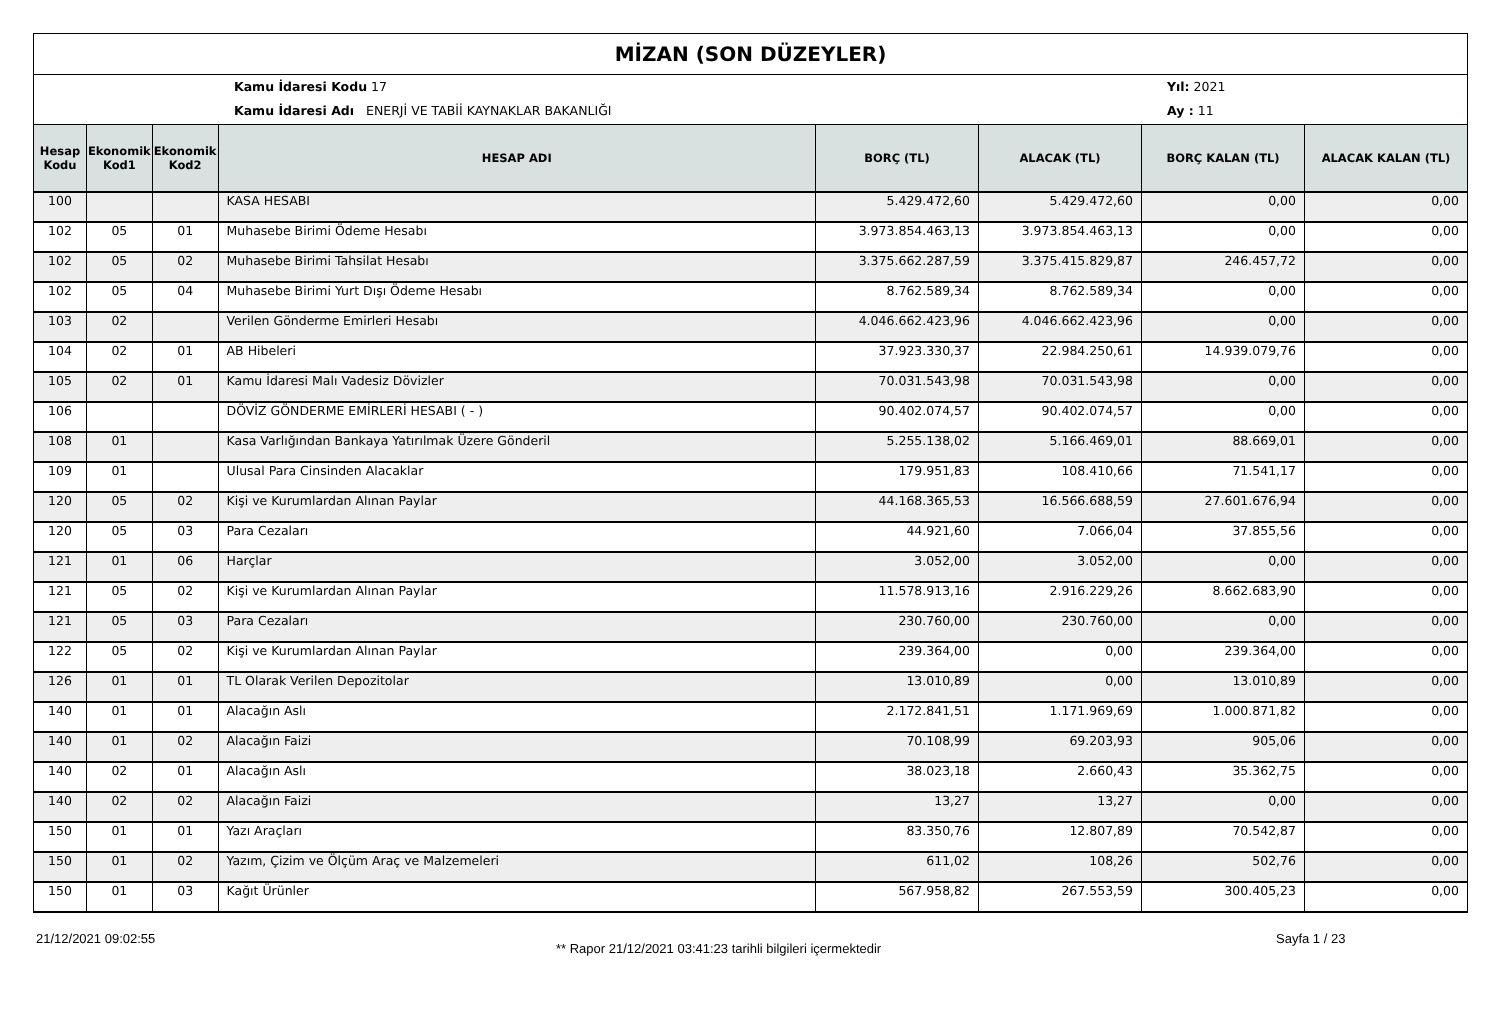MİZAN (SON DÜZEYLER)
Kamu İdaresi Kodu 17
Kamu İdaresi Adı ENERJİ VE TABİİ KAYNAKLAR BAKANLIĞI
Yıl: 2021
Ay : 11
| Hesap Kodu | Ekonomik Kod1 | Ekonomik Kod2 | HESAP ADI | BORÇ (TL) | ALACAK (TL) | BORÇ KALAN (TL) | ALACAK KALAN (TL) |
| --- | --- | --- | --- | --- | --- | --- | --- |
| 100 | | | KASA HESABI | 5.429.472,60 | 5.429.472,60 | 0,00 | 0,00 |
| 102 | 05 | 01 | Muhasebe Birimi Ödeme Hesabı | 3.973.854.463,13 | 3.973.854.463,13 | 0,00 | 0,00 |
| 102 | 05 | 02 | Muhasebe Birimi Tahsilat Hesabı | 3.375.662.287,59 | 3.375.415.829,87 | 246.457,72 | 0,00 |
| 102 | 05 | 04 | Muhasebe Birimi Yurt Dışı Ödeme Hesabı | 8.762.589,34 | 8.762.589,34 | 0,00 | 0,00 |
| 103 | 02 | | Verilen Gönderme Emirleri Hesabı | 4.046.662.423,96 | 4.046.662.423,96 | 0,00 | 0,00 |
| 104 | 02 | 01 | AB Hibeleri | 37.923.330,37 | 22.984.250,61 | 14.939.079,76 | 0,00 |
| 105 | 02 | 01 | Kamu İdaresi Malı Vadesiz Dövizler | 70.031.543,98 | 70.031.543,98 | 0,00 | 0,00 |
| 106 | | | DÖVİZ GÖNDERME EMİRLERİ HESABI ( - ) | 90.402.074,57 | 90.402.074,57 | 0,00 | 0,00 |
| 108 | 01 | | Kasa Varlığından Bankaya Yatırılmak Üzere Gönderil | 5.255.138,02 | 5.166.469,01 | 88.669,01 | 0,00 |
| 109 | 01 | | Ulusal Para Cinsinden Alacaklar | 179.951,83 | 108.410,66 | 71.541,17 | 0,00 |
| 120 | 05 | 02 | Kişi ve Kurumlardan Alınan Paylar | 44.168.365,53 | 16.566.688,59 | 27.601.676,94 | 0,00 |
| 120 | 05 | 03 | Para Cezaları | 44.921,60 | 7.066,04 | 37.855,56 | 0,00 |
| 121 | 01 | 06 | Harçlar | 3.052,00 | 3.052,00 | 0,00 | 0,00 |
| 121 | 05 | 02 | Kişi ve Kurumlardan Alınan Paylar | 11.578.913,16 | 2.916.229,26 | 8.662.683,90 | 0,00 |
| 121 | 05 | 03 | Para Cezaları | 230.760,00 | 230.760,00 | 0,00 | 0,00 |
| 122 | 05 | 02 | Kişi ve Kurumlardan Alınan Paylar | 239.364,00 | 0,00 | 239.364,00 | 0,00 |
| 126 | 01 | 01 | TL Olarak Verilen Depozitolar | 13.010,89 | 0,00 | 13.010,89 | 0,00 |
| 140 | 01 | 01 | Alacağın Aslı | 2.172.841,51 | 1.171.969,69 | 1.000.871,82 | 0,00 |
| 140 | 01 | 02 | Alacağın Faizi | 70.108,99 | 69.203,93 | 905,06 | 0,00 |
| 140 | 02 | 01 | Alacağın Aslı | 38.023,18 | 2.660,43 | 35.362,75 | 0,00 |
| 140 | 02 | 02 | Alacağın Faizi | 13,27 | 13,27 | 0,00 | 0,00 |
| 150 | 01 | 01 | Yazı Araçları | 83.350,76 | 12.807,89 | 70.542,87 | 0,00 |
| 150 | 01 | 02 | Yazım, Çizim ve Ölçüm Araç ve Malzemeleri | 611,02 | 108,26 | 502,76 | 0,00 |
| 150 | 01 | 03 | Kağıt Ürünler | 567.958,82 | 267.553,59 | 300.405,23 | 0,00 |
21/12/2021 09:02:55
** Rapor 21/12/2021 03:41:23 tarihli bilgileri içermektedir
Sayfa 1 / 23